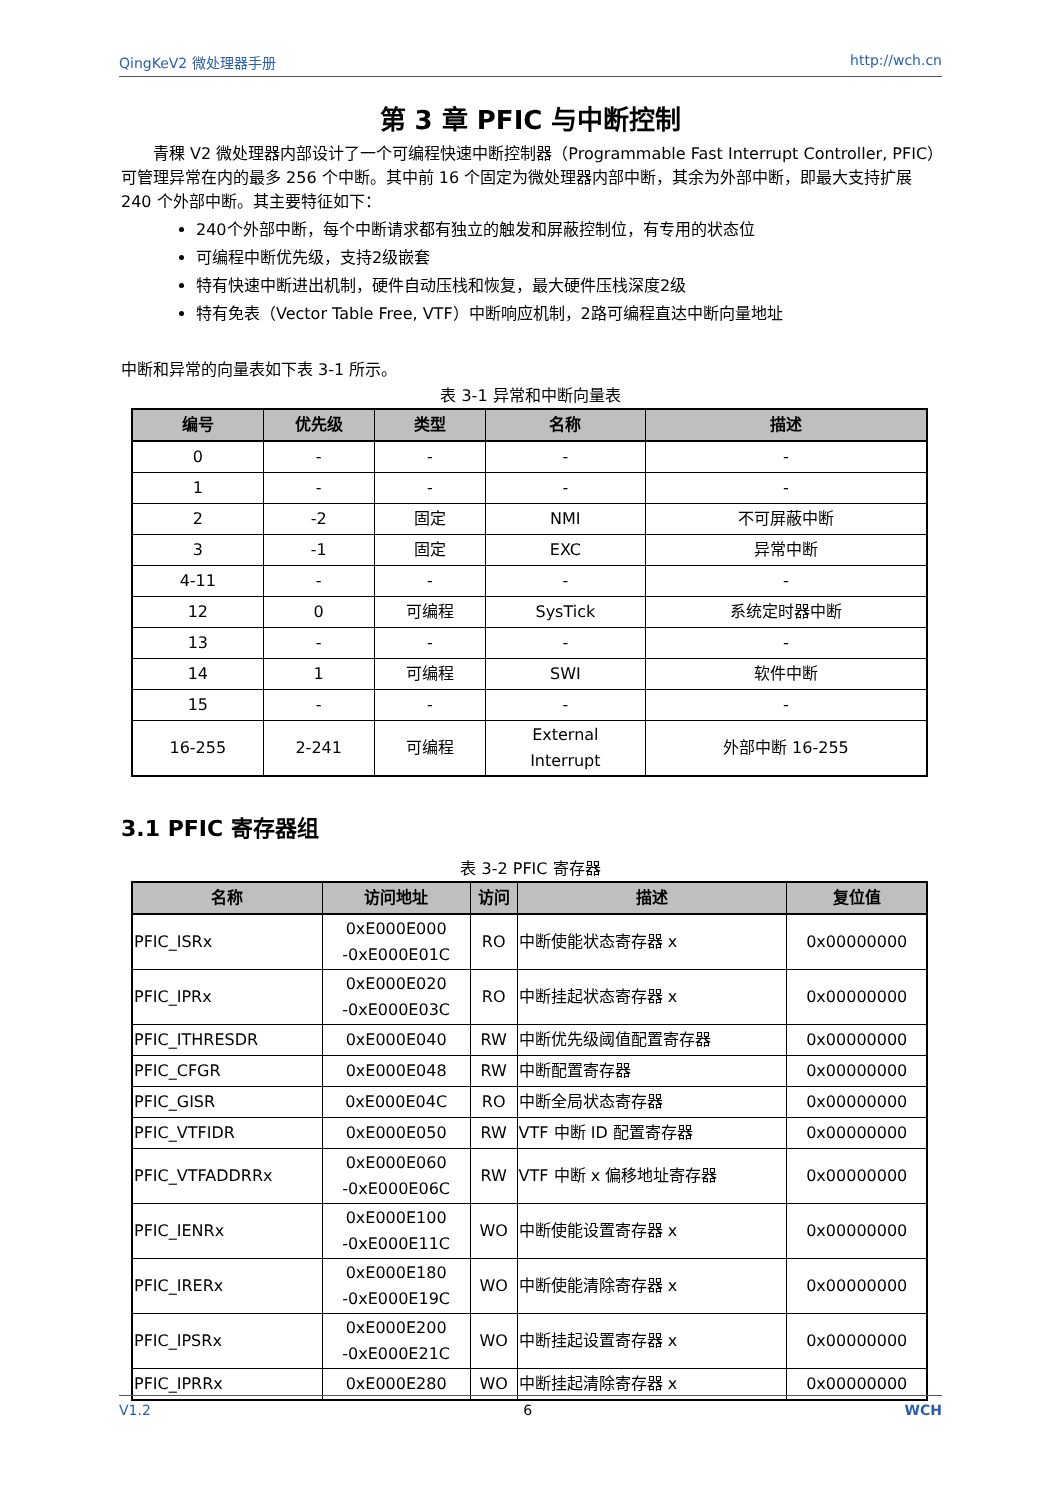QingKeV2 微处理器手册 http://wch.cn
第 3 章 PFIC 与中断控制
青稞 V2 微处理器内部设计了一个可编程快速中断控制器（Programmable Fast Interrupt Controller, PFIC）可管理异常在内的最多 256 个中断。其中前 16 个固定为微处理器内部中断，其余为外部中断，即最大支持扩展 240 个外部中断。其主要特征如下：
240个外部中断，每个中断请求都有独立的触发和屏蔽控制位，有专用的状态位
可编程中断优先级，支持2级嵌套
特有快速中断进出机制，硬件自动压栈和恢复，最大硬件压栈深度2级
特有免表（Vector Table Free, VTF）中断响应机制，2路可编程直达中断向量地址
中断和异常的向量表如下表 3-1 所示。
表 3-1 异常和中断向量表
| 编号 | 优先级 | 类型 | 名称 | 描述 |
| --- | --- | --- | --- | --- |
| 0 | - | - | - | - |
| 1 | - | - | - | - |
| 2 | -2 | 固定 | NMI | 不可屏蔽中断 |
| 3 | -1 | 固定 | EXC | 异常中断 |
| 4-11 | - | - | - | - |
| 12 | 0 | 可编程 | SysTick | 系统定时器中断 |
| 13 | - | - | - | - |
| 14 | 1 | 可编程 | SWI | 软件中断 |
| 15 | - | - | - | - |
| 16-255 | 2-241 | 可编程 | External Interrupt | 外部中断 16-255 |
3.1 PFIC 寄存器组
表 3-2 PFIC 寄存器
| 名称 | 访问地址 | 访问 | 描述 | 复位值 |
| --- | --- | --- | --- | --- |
| PFIC_ISRx | 0xE000E000 -0xE000E01C | RO | 中断使能状态寄存器 x | 0x00000000 |
| PFIC_IPRx | 0xE000E020 -0xE000E03C | RO | 中断挂起状态寄存器 x | 0x00000000 |
| PFIC_ITHRESDR | 0xE000E040 | RW | 中断优先级阈值配置寄存器 | 0x00000000 |
| PFIC_CFGR | 0xE000E048 | RW | 中断配置寄存器 | 0x00000000 |
| PFIC_GISR | 0xE000E04C | RO | 中断全局状态寄存器 | 0x00000000 |
| PFIC_VTFIDR | 0xE000E050 | RW | VTF 中断 ID 配置寄存器 | 0x00000000 |
| PFIC_VTFADDRRx | 0xE000E060 -0xE000E06C | RW | VTF 中断 x 偏移地址寄存器 | 0x00000000 |
| PFIC_IENRx | 0xE000E100 -0xE000E11C | WO | 中断使能设置寄存器 x | 0x00000000 |
| PFIC_IRERx | 0xE000E180 -0xE000E19C | WO | 中断使能清除寄存器 x | 0x00000000 |
| PFIC_IPSRx | 0xE000E200 -0xE000E21C | WO | 中断挂起设置寄存器 x | 0x00000000 |
| PFIC_IPRRx | 0xE000E280 | WO | 中断挂起清除寄存器 x | 0x00000000 |
V1.2 6 WCH